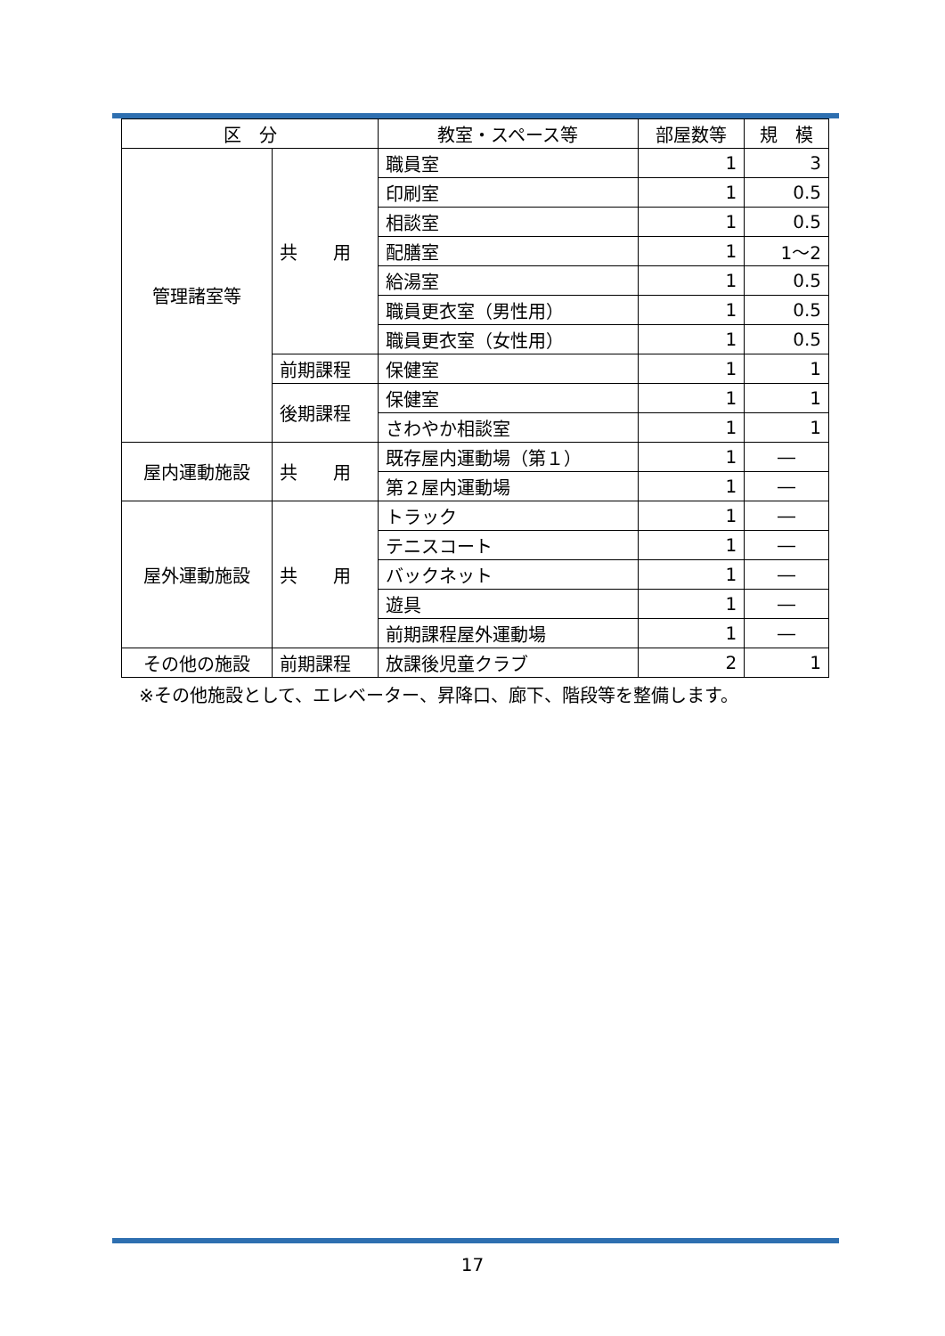| 区 分 | | 教室・スペース等 | 部屋数等 | 規 模 |
| --- | --- | --- | --- | --- |
| 管理諸室等 | 共 用 | 職員室 | 1 | 3 |
| | | 印刷室 | 1 | 0.5 |
| | | 相談室 | 1 | 0.5 |
| | | 配膳室 | 1 | 1～2 |
| | | 給湯室 | 1 | 0.5 |
| | | 職員更衣室（男性用） | 1 | 0.5 |
| | | 職員更衣室（女性用） | 1 | 0.5 |
| | 前期課程 | 保健室 | 1 | 1 |
| | 後期課程 | 保健室 | 1 | 1 |
| | | さわやか相談室 | 1 | 1 |
| 屋内運動施設 | 共 用 | 既存屋内運動場（第１） | 1 | ― |
| | | 第２屋内運動場 | 1 | ― |
| 屋外運動施設 | 共 用 | トラック | 1 | ― |
| | | テニスコート | 1 | ― |
| | | バックネット | 1 | ― |
| | | 遊具 | 1 | ― |
| | | 前期課程屋外運動場 | 1 | ― |
| その他の施設 | 前期課程 | 放課後児童クラブ | 2 | 1 |
※その他施設として、エレベーター、昇降口、廊下、階段等を整備します。
17